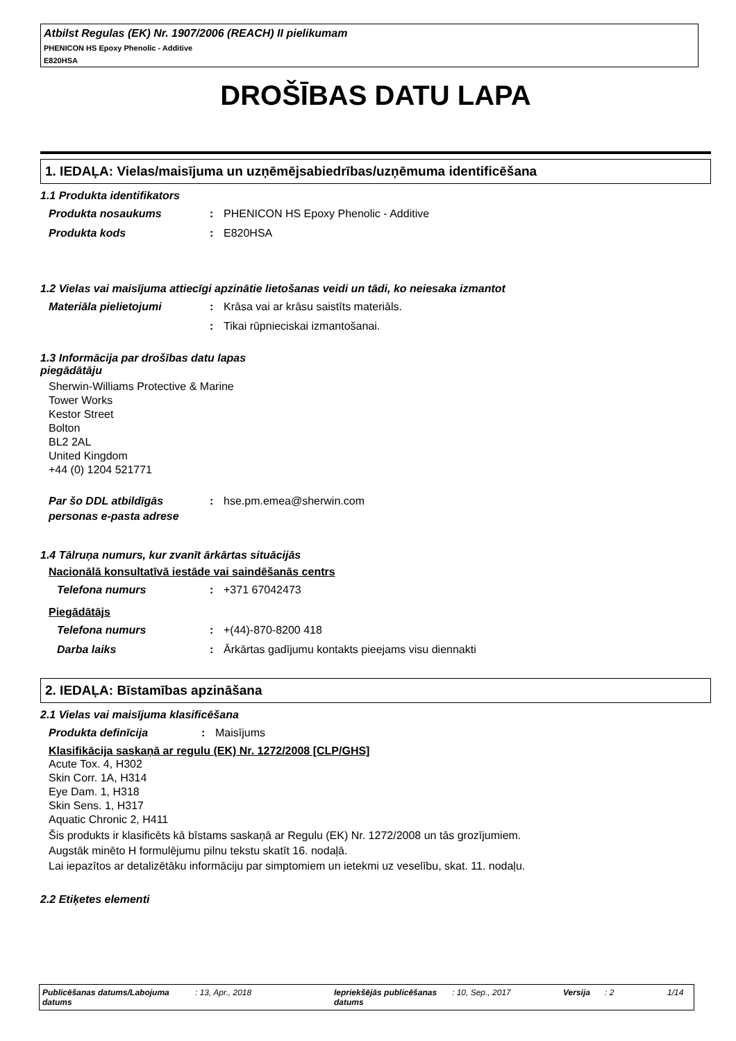Atbilst Regulas (EK) Nr. 1907/2006 (REACH) II pielikumam
PHENICON HS Epoxy Phenolic - Additive
E820HSA
DROŠĪBAS DATU LAPA
1. IEDAĻA: Vielas/maisījuma un uzņēmējsabiedrības/uzņēmuma identificēšana
1.1 Produkta identifikators
Produkta nosaukums : PHENICON HS Epoxy Phenolic - Additive
Produkta kods : E820HSA
1.2 Vielas vai maisījuma attiecīgi apzinātie lietošanas veidi un tādi, ko neiesaka izmantot
Materiāla pielietojumi : Krāsa vai ar krāsu saistīts materiāls.
: Tikai rūpnieciskai izmantošanai.
1.3 Informācija par drošības datu lapas
piegādātāju
Sherwin-Williams Protective & Marine
Tower Works
Kestor Street
Bolton
BL2 2AL
United Kingdom
+44 (0) 1204 521771
Par šo DDL atbildīgās personas e-pasta adrese
: hse.pm.emea@sherwin.com
1.4 Tālruņa numurs, kur zvanīt ārkārtas situācijās
Nacionālā konsultatīvā iestāde vai saindēšanās centrs
Telefona numurs : +371 67042473
Piegādātājs
Telefona numurs : +(44)-870-8200 418
Darba laiks : Ārkārtas gadījumu kontakts pieejams visu diennakti
2. IEDAĻA: Bīstamības apzināšana
2.1 Vielas vai maisījuma klasificēšana
Produkta definīcija : Maisījums
Klasifikācija saskaņā ar regulu (EK) Nr. 1272/2008 [CLP/GHS]
Acute Tox. 4, H302
Skin Corr. 1A, H314
Eye Dam. 1, H318
Skin Sens. 1, H317
Aquatic Chronic 2, H411
Šis produkts ir klasificēts kā bīstams saskaņā ar Regulu (EK) Nr. 1272/2008 un tās grozījumiem.
Augstāk minēto H formulējumu pilnu tekstu skatīt 16. nodaļā.
Lai iepazītos ar detalizētāku informāciju par simptomiem un ietekmi uz veselību, skat. 11. nodaļu.
2.2 Etiķetes elementi
Publicēšanas datums/Labojuma datums
: 13, Apr., 2018 Iepriekšējās publicēšanas datums
: 10, Sep., 2017 Versija : 2 1/14